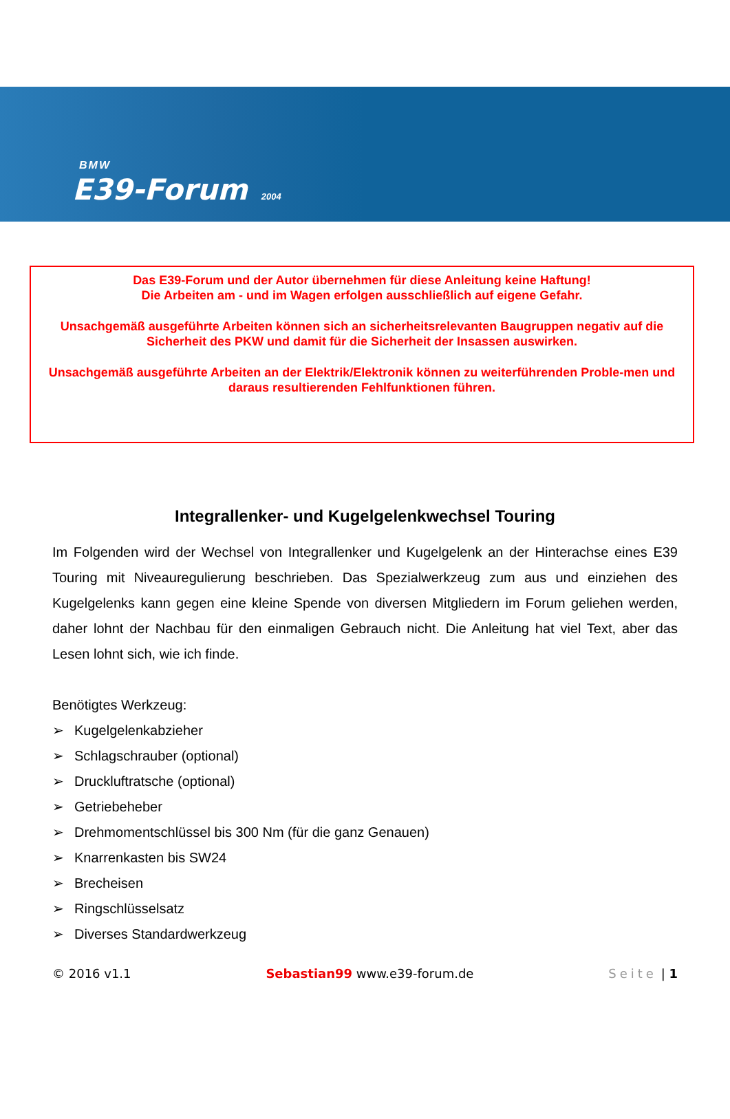BMW
E39-Forum 2004
Das E39-Forum und der Autor übernehmen für diese Anleitung keine Haftung!
Die Arbeiten am - und im Wagen erfolgen ausschließlich auf eigene Gefahr.
Unsachgemäß ausgeführte Arbeiten können sich an sicherheitsrelevanten Baugruppen negativ auf die Sicherheit des PKW und damit für die Sicherheit der Insassen auswirken.
Unsachgemäß ausgeführte Arbeiten an der Elektrik/Elektronik können zu weiterführenden Proble-men und daraus resultierenden Fehlfunktionen führen.
Integrallenker- und Kugelgelenkwechsel Touring
Im Folgenden wird der Wechsel von Integrallenker und Kugelgelenk an der Hinterachse eines E39 Touring mit Niveauregulierung beschrieben. Das Spezialwerkzeug zum aus und einziehen des Kugelgelenks kann gegen eine kleine Spende von diversen Mitgliedern im Forum geliehen werden, daher lohnt der Nachbau für den einmaligen Gebrauch nicht. Die Anleitung hat viel Text, aber das Lesen lohnt sich, wie ich finde.
Benötigtes Werkzeug:
➢ Kugelgelenkabzieher
➢ Schlagschrauber (optional)
➢ Druckluftratsche (optional)
➢ Getriebeheber
➢ Drehmomentschlüssel bis 300 Nm (für die ganz Genauen)
➢ Knarrenkasten bis SW24
➢ Brecheisen
➢ Ringschlüsselsatz
➢ Diverses Standardwerkzeug
© 2016 v1.1 Sebastian99 www.e39-forum.de Seite | 1